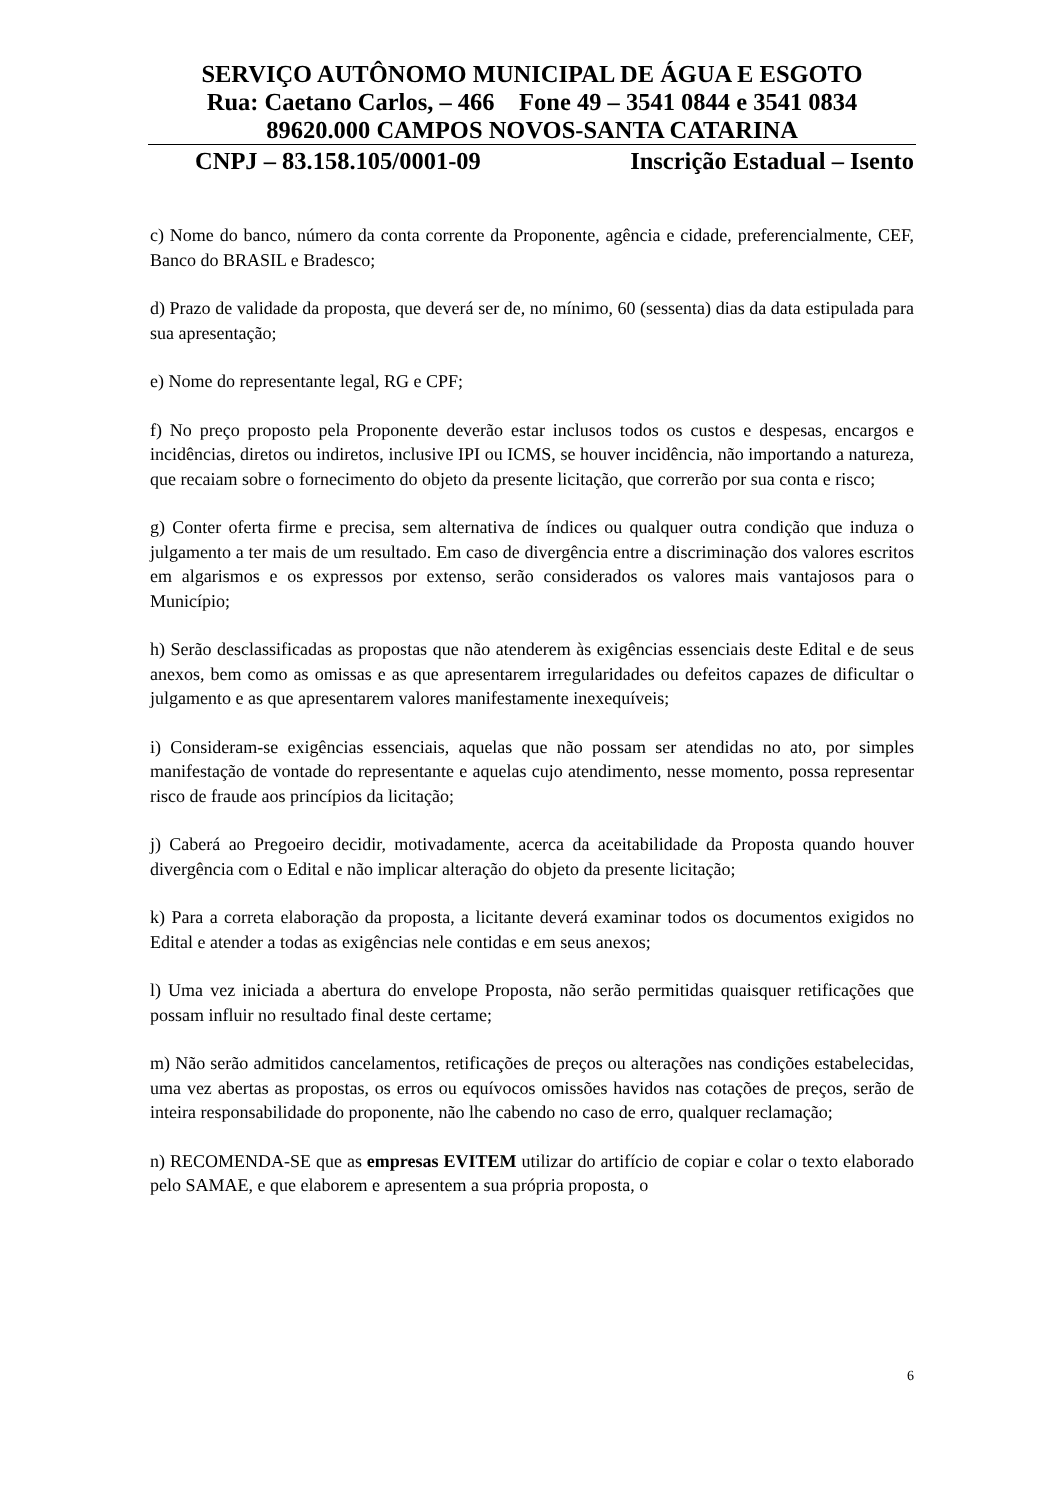SERVIÇO AUTÔNOMO MUNICIPAL DE ÁGUA E ESGOTO
Rua: Caetano Carlos, – 466 Fone 49 – 3541 0844 e 3541 0834
89620.000 CAMPOS NOVOS-SANTA CATARINA
CNPJ – 83.158.105/0001-09 Inscrição Estadual – Isento
c) Nome do banco, número da conta corrente da Proponente, agência e cidade, preferencialmente, CEF, Banco do BRASIL e Bradesco;
d) Prazo de validade da proposta, que deverá ser de, no mínimo, 60 (sessenta) dias da data estipulada para sua apresentação;
e) Nome do representante legal, RG e CPF;
f) No preço proposto pela Proponente deverão estar inclusos todos os custos e despesas, encargos e incidências, diretos ou indiretos, inclusive IPI ou ICMS, se houver incidência, não importando a natureza, que recaiam sobre o fornecimento do objeto da presente licitação, que correrão por sua conta e risco;
g) Conter oferta firme e precisa, sem alternativa de índices ou qualquer outra condição que induza o julgamento a ter mais de um resultado. Em caso de divergência entre a discriminação dos valores escritos em algarismos e os expressos por extenso, serão considerados os valores mais vantajosos para o Município;
h) Serão desclassificadas as propostas que não atenderem às exigências essenciais deste Edital e de seus anexos, bem como as omissas e as que apresentarem irregularidades ou defeitos capazes de dificultar o julgamento e as que apresentarem valores manifestamente inexequíveis;
i) Consideram-se exigências essenciais, aquelas que não possam ser atendidas no ato, por simples manifestação de vontade do representante e aquelas cujo atendimento, nesse momento, possa representar risco de fraude aos princípios da licitação;
j) Caberá ao Pregoeiro decidir, motivadamente, acerca da aceitabilidade da Proposta quando houver divergência com o Edital e não implicar alteração do objeto da presente licitação;
k) Para a correta elaboração da proposta, a licitante deverá examinar todos os documentos exigidos no Edital e atender a todas as exigências nele contidas e em seus anexos;
l) Uma vez iniciada a abertura do envelope Proposta, não serão permitidas quaisquer retificações que possam influir no resultado final deste certame;
m) Não serão admitidos cancelamentos, retificações de preços ou alterações nas condições estabelecidas, uma vez abertas as propostas, os erros ou equívocos omissões havidos nas cotações de preços, serão de inteira responsabilidade do proponente, não lhe cabendo no caso de erro, qualquer reclamação;
n) RECOMENDA-SE que as empresas EVITEM utilizar do artifício de copiar e colar o texto elaborado pelo SAMAE, e que elaborem e apresentem a sua própria proposta, o
6